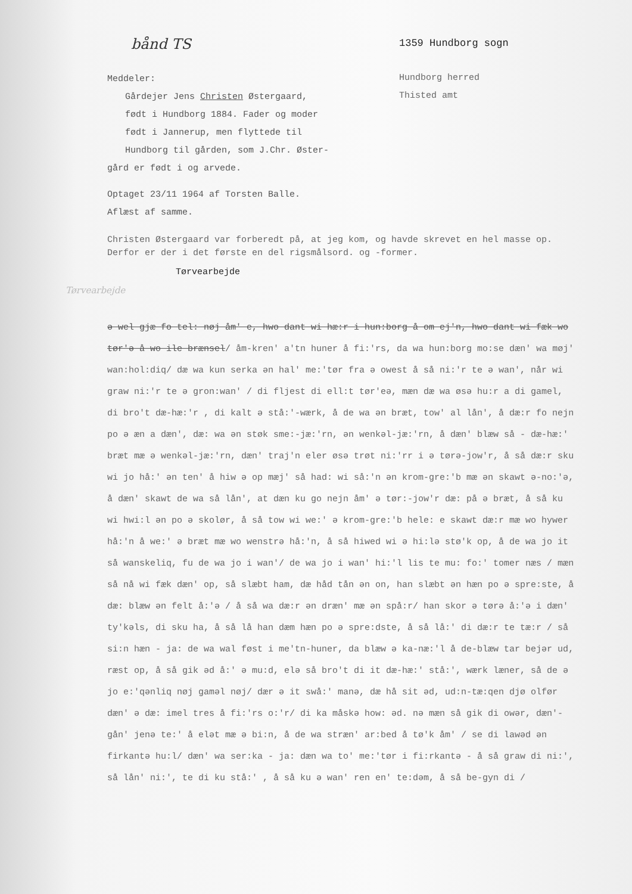bånd TS
Meddeler:
Gårdejer Jens Christen Østergaard,
født i Hundborg 1884. Fader og moder
født i Jannerup, men flyttede til
Hundborg til gården, som J.Chr. Øster-
gård er født i og arvede.
Optaget 23/11 1964 af Torsten Balle.
Aflæst af samme.
1359 Hundborg sogn
Hundborg herred
Thisted amt
Christen Østergaard var forberedt på, at jeg kom, og havde skrevet en hel masse op. Derfor er der i det første en del rigsmålsord. og -former.
Tørvearbejde
Tørvearbejde
ə wel gjæ fo tel: nøj åm' e, hwo dant wi hæ:r i hun:borg å om ej'n, hwo dant wi fæk wo tør'ə å wo ile brænsel/ åm-kren' a'tn huner å fi:'rs, da wa hun:borg mo:se dæn' wa møj' wan:hol:diq/ dæ wa kun serka ən hal' me:'tør fra ə owest å så ni:'r te ə wan', når wi graw ni:'r te ə gron:wan' / di fljest di ell:t tør'eə, mæn dæ wa øsə hu:r a di gamel, di bro't dæ-hæ:'r , di kalt ə stå:'-wærk, å de wa ən bræt, tow' al lån', å dæ:r fo nejn po ə æn a dæn', dæ: wa ən støk sme:-jæ:'rn, ən wenkəl-jæ:'rn, å dæn' blæw så - dæ-hæ:' bræt mæ ə wenkəl-jæ:'rn, dæn' traj'n eler øsə trøt ni:'rr i ə tørə-jow'r, å så dæ:r sku wi jo hå:' ən ten' å hiw ə op mæj' så had: wi så:'n ən krom-gre:'b mæ ən skawt ə-no:'ə, å dæn' skawt de wa så lån', at dæn ku go nejn åm' ə tør:-jow'r dæ: på ə bræt, å så ku wi hwi:l ən po ə skolør, å så tow wi we:' ə krom-gre:'b hele: e skawt dæ:r mæ wo hywer hå:'n å we:' ə bræt mæ wo wenstrə hå:'n, å så hiwed wi ə hi:lə stø'k op, å de wa jo it så wanskeliq, fu de wa jo i wan'/ de wa jo i wan' hi:'l lis te mu: fo:' tomer næs / mæn så nå wi fæk dæn' op, så slæbt ham, dæ håd tån ən on, han slæbt ən hæn po ə spre:ste, å dæ: blæw ən felt å:'ə / å så wa dæ:r ən dræn' mæ ən spå:r/ han skor ə tørə å:'ə i dæn' ty'kəls, di sku ha, å så lå han dæm hæn po ə spre:dste, å så lå:' di dæ:r te tæ:r / så si:n hæn - ja: de wa wal føst i me'tn-huner, da blæw ə ka-næ:'l å de-blæw tar bejər ud, ræst op, å så gik əd å:' ə mu:d, elə så bro't di it dæ-hæ:' stå:', wærk læner, så de ə jo e:'qənliq nøj gaməl nøj/ dær ə it swå:' manə, dæ hå sit əd, ud:n-tæ:qen djø olfør dæn' ə dæ: imel tres å fi:'rs o:'r/ di ka måskə how: əd. nə mæn så gik di owər, dæn'-gån' jenə te:' å elət mæ ə bi:n, å de wa stræn' ar:bed å tø'k åm' / se di lawəd ən firkantə hu:l/ dæn' wa ser:ka - ja: dæn wa to' me:'tør i fi:rkantə - å så graw di ni:', så lån' ni:', te di ku stå:' , å så ku ə wan' ren en' te:dəm, å så be-gyn di /